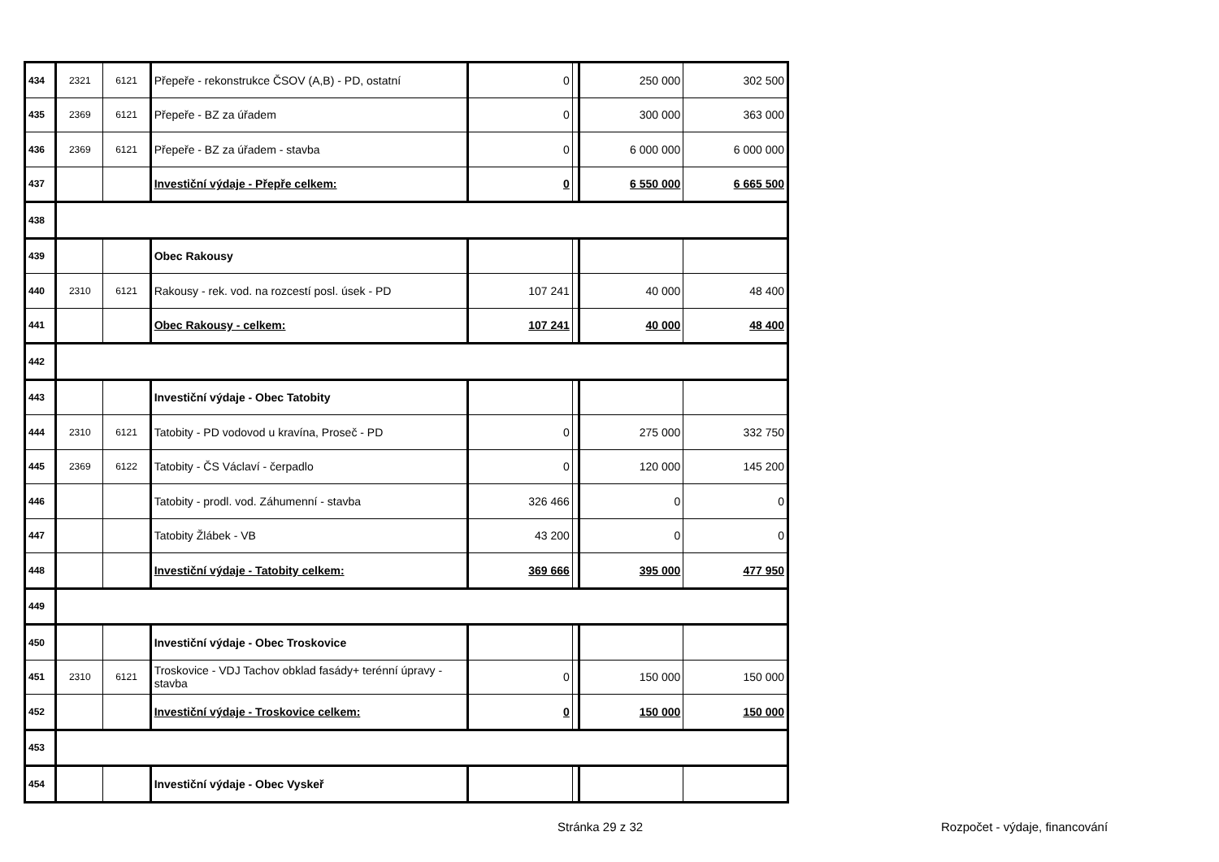| 434 | 2321 | 6121 | Přepeře - rekonstrukce ČSOV (A,B) - PD, ostatní | 0 | | 250 000 | 302 500 |
| 435 | 2369 | 6121 | Přepeře - BZ za úřadem | 0 | | 300 000 | 363 000 |
| 436 | 2369 | 6121 | Přepeře - BZ za úřadem - stavba | 0 | | 6 000 000 | 6 000 000 |
| 437 | | | Investiční výdaje - Přepře celkem: | 0 | | 6 550 000 | 6 665 500 |
| 438 | | | | | | | |
| 439 | | | Obec Rakousy | | | | |
| 440 | 2310 | 6121 | Rakousy - rek. vod. na rozcestí posl. úsek - PD | 107 241 | | 40 000 | 48 400 |
| 441 | | | Obec Rakousy - celkem: | 107 241 | | 40 000 | 48 400 |
| 442 | | | | | | | |
| 443 | | | Investiční výdaje - Obec Tatobity | | | | |
| 444 | 2310 | 6121 | Tatobity - PD vodovod u kravína, Proseč - PD | 0 | | 275 000 | 332 750 |
| 445 | 2369 | 6122 | Tatobity - ČS Václaví - čerpadlo | 0 | | 120 000 | 145 200 |
| 446 | | | Tatobity - prodl. vod. Záhumenní - stavba | 326 466 | | 0 | 0 |
| 447 | | | Tatobity Žlábek - VB | 43 200 | | 0 | 0 |
| 448 | | | Investiční výdaje - Tatobity celkem: | 369 666 | | 395 000 | 477 950 |
| 449 | | | | | | | |
| 450 | | | Investiční výdaje - Obec Troskovice | | | | |
| 451 | 2310 | 6121 | Troskovice - VDJ Tachov obklad fasády+ terénní úpravy - stavba | 0 | | 150 000 | 150 000 |
| 452 | | | Investiční výdaje - Troskovice celkem: | 0 | | 150 000 | 150 000 |
| 453 | | | | | | | |
| 454 | | | Investiční výdaje - Obec Vyskeř | | | | |
Stránka 29 z 32 Rozpočet - výdaje, financování